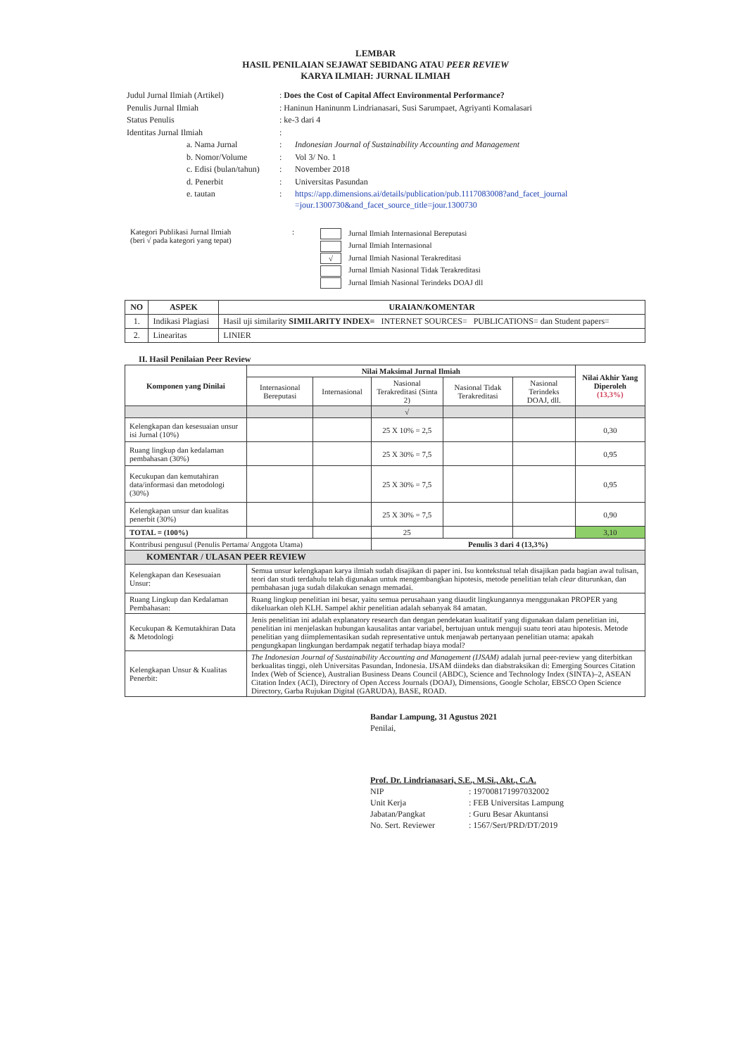LEMBAR
HASIL PENILAIAN SEJAWAT SEBIDANG ATAU PEER REVIEW
KARYA ILMIAH: JURNAL ILMIAH
| Judul Jurnal Ilmiah (Artikel) | : Does the Cost of Capital Affect Environmental Performance? | |
| Penulis Jurnal Ilmiah | : Haninun Haninunm Lindrianasari, Susi Sarumpaet, Agriyanti Komalasari | |
| Status Penulis | : ke-3 dari 4 | |
| Identitas Jurnal Ilmiah | : | |
| a. Nama Jurnal | : | Indonesian Journal of Sustainability Accounting and Management |
| b. Nomor/Volume | : | Vol 3/ No. 1 |
| c. Edisi (bulan/tahun) | : | November 2018 |
| d. Penerbit | : | Universitas Pasundan |
| e. tautan | : | https://app.dimensions.ai/details/publication/pub.1117083008?and_facet_journal =jour.1300730&and_facet_source_title=jour.1300730 |
Kategori Publikasi Jurnal Ilmiah
(beri √ pada kategori yang tepat)
:
Jurnal Ilmiah Internasional Bereputasi
Jurnal Ilmiah Internasional
√ Jurnal Ilmiah Nasional Terakreditasi
Jurnal Ilmiah Nasional Tidak Terakreditasi
Jurnal Ilmiah Nasional Terindeks DOAJ dll
| NO | ASPEK | URAIAN/KOMENTAR |
| --- | --- | --- |
| 1. | Indikasi Plagiasi | Hasil uji similarity SIMILARITY INDEX= INTERNET SOURCES= PUBLICATIONS= dan Student papers= |
| 2. | Linearitas | LINIER |
II. Hasil Penilaian Peer Review
| Komponen yang Dinilai | Nilai Maksimal Jurnal Ilmiah | | | | | Nilai Akhir Yang Diperoleh (13,3%) |
| --- | --- | --- | --- | --- | --- | --- |
| | Internasional Bereputasi | Internasional | Nasional Terakreditasi (Sinta 2) | Nasional Tidak Terakreditasi | Nasional Terindeks DOAJ, dll. | |
| | | | √ | | | |
| Kelengkapan dan kesesuaian unsur isi Jurnal (10%) | | | 25 X 10% = 2,5 | | | 0,30 |
| Ruang lingkup dan kedalaman pembahasan (30%) | | | 25 X 30% = 7,5 | | | 0,95 |
| Kecukupan dan kemutahiran data/informasi dan metodologi (30%) | | | 25 X 30% = 7,5 | | | 0,95 |
| Kelengkapan unsur dan kualitas penerbit (30%) | | | 25 X 30% = 7,5 | | | 0,90 |
| TOTAL = (100%) | | | 25 | | | 3,10 |
| Kontribusi pengusul (Penulis Pertama/ Anggota Utama) | | | Penulis 3 dari 4 (13,3%) | | | |
| KOMENTAR / ULASAN PEER REVIEW | | | | | | |
| Kelengkapan dan Kesesuaian Unsur: | Semua unsur kelengkapan karya ilmiah sudah disajikan di paper ini. Isu kontekstual telah disajikan pada bagian awal tulisan, teori dan studi terdahulu telah digunakan untuk mengembangkan hipotesis, metode penelitian telah clear diturunkan, dan pembahasan juga sudah dilakukan senagn memadai. | | | | | |
| Ruang Lingkup dan Kedalaman Pembahasan: | Ruang lingkup penelitian ini besar, yaitu semua perusahaan yang diaudit lingkungannya menggunakan PROPER yang dikeluarkan oleh KLH. Sampel akhir penelitian adalah sebanyak 84 amatan. | | | | | |
| Kecukupan & Kemutakhiran Data & Metodologi | Jenis penelitian ini adalah explanatory research dan dengan pendekatan kualitatif yang digunakan dalam penelitian ini, penelitian ini menjelaskan hubungan kausalitas antar variabel, bertujuan untuk menguji suatu teori atau hipotesis. Metode penelitian yang diimplementasikan sudah representative untuk menjawab pertanyaan penelitian utama: apakah pengungkapan lingkungan berdampak negatif terhadap biaya modal? | | | | | |
| Kelengkapan Unsur & Kualitas Penerbit: | The Indonesian Journal of Sustainability Accounting and Management (IJSAM) adalah jurnal peer-review yang diterbitkan berkualitas tinggi, oleh Universitas Pasundan, Indonesia. IJSAM diindeks dan diabstraksikan di: Emerging Sources Citation Index (Web of Science), Australian Business Deans Council (ABDC), Science and Technology Index (SINTA)–2, ASEAN Citation Index (ACI), Directory of Open Access Journals (DOAJ), Dimensions, Google Scholar, EBSCO Open Science Directory, Garba Rujukan Digital (GARUDA), BASE, ROAD. | | | | | |
Bandar Lampung, 31 Agustus 2021
Penilai,
Prof. Dr. Lindrianasari, S.E., M.Si., Akt., C.A.
| NIP | : 197008171997032002 |
| Unit Kerja | : FEB Universitas Lampung |
| Jabatan/Pangkat | : Guru Besar Akuntansi |
| No. Sert. Reviewer | : 1567/Sert/PRD/DT/2019 |